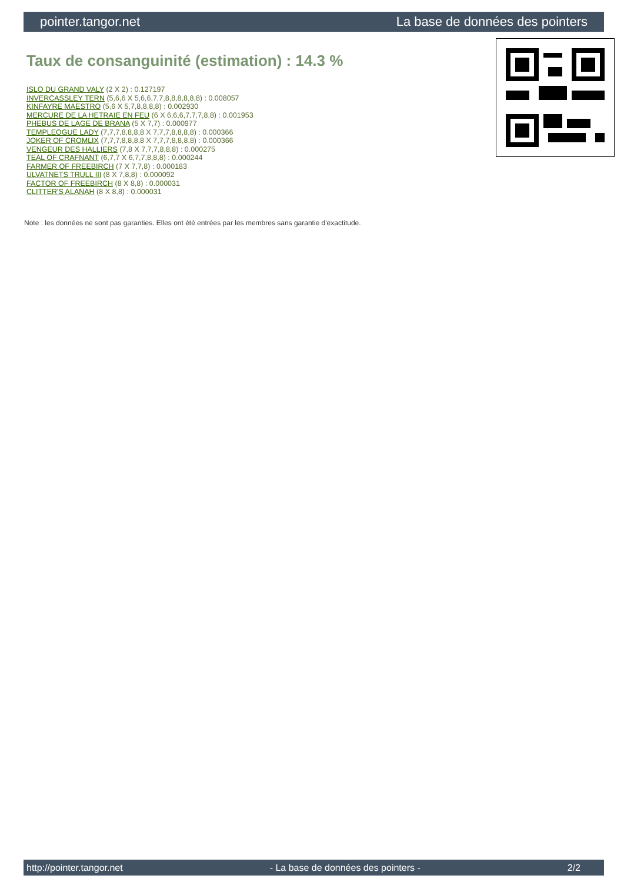pointer.tangor.net La base de données des pointers
Taux de consanguinité (estimation) : 14.3 %
ISLO DU GRAND VALY (2 X 2) : 0.127197
INVERCASSLEY TERN (5,6,6 X 5,6,6,7,7,8,8,8,8,8,8) : 0.008057
KINFAYRE MAESTRO (5,6 X 5,7,8,8,8,8) : 0.002930
MERCURE DE LA HETRAIE EN FEU (6 X 6,6,6,7,7,7,8,8) : 0.001953
PHEBUS DE LAGE DE BRANA (5 X 7,7) : 0.000977
TEMPLEOGUE LADY (7,7,7,8,8,8,8 X 7,7,7,8,8,8,8) : 0.000366
JOKER OF CROMLIX (7,7,7,8,8,8,8 X 7,7,7,8,8,8,8) : 0.000366
VENGEUR DES HALLIERS (7,8 X 7,7,7,8,8,8) : 0.000275
TEAL OF CRAFNANT (6,7,7 X 6,7,7,8,8,8) : 0.000244
FARMER OF FREEBIRCH (7 X 7,7,8) : 0.000183
ULVATNETS TRULL III (8 X 7,8,8) : 0.000092
FACTOR OF FREEBIRCH (8 X 8,8) : 0.000031
CLITTER'S ALANAH (8 X 8,8) : 0.000031
Note : les données ne sont pas garanties. Elles ont été entrées par les membres sans garantie d'exactitude.
http://pointer.tangor.net - La base de données des pointers - 2/2